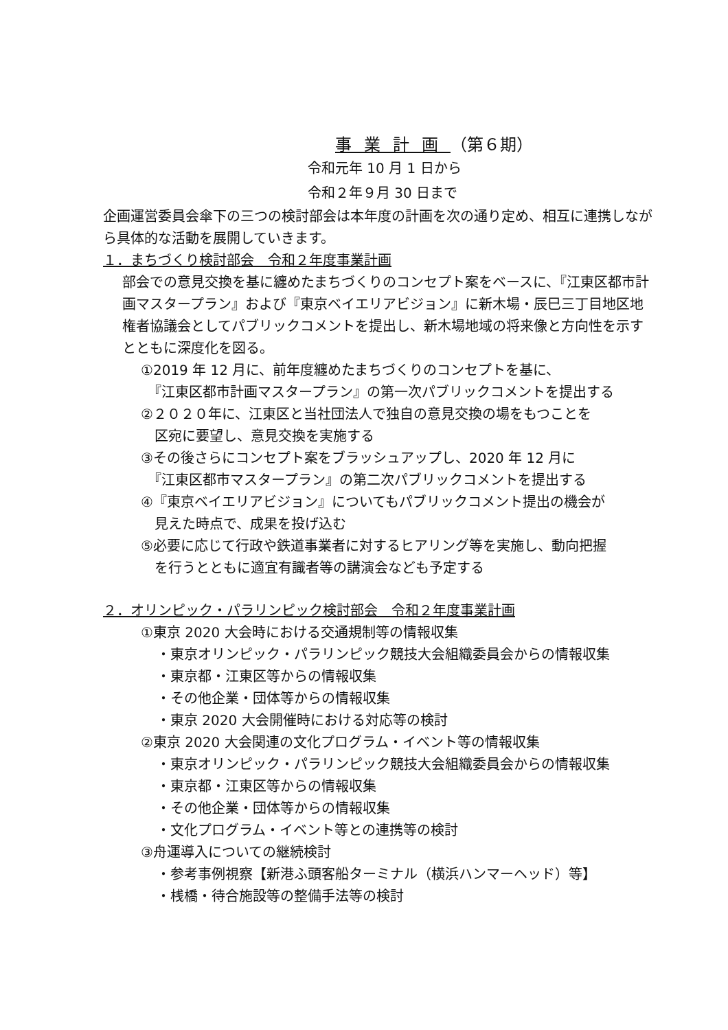事業計画（第６期）
令和元年 10 月 1 日から
令和２年９月 30 日まで
企画運営委員会傘下の三つの検討部会は本年度の計画を次の通り定め、相互に連携しながら具体的な活動を展開していきます。
１．まちづくり検討部会　令和２年度事業計画
部会での意見交換を基に纏めたまちづくりのコンセプト案をベースに、『江東区都市計画マスタープラン』および『東京ベイエリアビジョン』に新木場・辰巳三丁目地区地権者協議会としてパブリックコメントを提出し、新木場地域の将来像と方向性を示すとともに深度化を図る。
①2019 年 12 月に、前年度纏めたまちづくりのコンセプトを基に、
　『江東区都市計画マスタープラン』の第一次パブリックコメントを提出する
②２０２０年に、江東区と当社団法人で独自の意見交換の場をもつことを
　区宛に要望し、意見交換を実施する
③その後さらにコンセプト案をブラッシュアップし、2020 年 12 月に
　『江東区都市マスタープラン』の第二次パブリックコメントを提出する
④『東京ベイエリアビジョン』についてもパブリックコメント提出の機会が
　見えた時点で、成果を投げ込む
⑤必要に応じて行政や鉄道事業者に対するヒアリング等を実施し、動向把握
　を行うとともに適宜有識者等の講演会なども予定する
２．オリンピック・パラリンピック検討部会　令和２年度事業計画
①東京 2020 大会時における交通規制等の情報収集
・東京オリンピック・パラリンピック競技大会組織委員会からの情報収集
・東京都・江東区等からの情報収集
・その他企業・団体等からの情報収集
・東京 2020 大会開催時における対応等の検討
②東京 2020 大会関連の文化プログラム・イベント等の情報収集
・東京オリンピック・パラリンピック競技大会組織委員会からの情報収集
・東京都・江東区等からの情報収集
・その他企業・団体等からの情報収集
・文化プログラム・イベント等との連携等の検討
③舟運導入についての継続検討
・参考事例視察【新港ふ頭客船ターミナル（横浜ハンマーヘッド）等】
・桟橋・待合施設等の整備手法等の検討